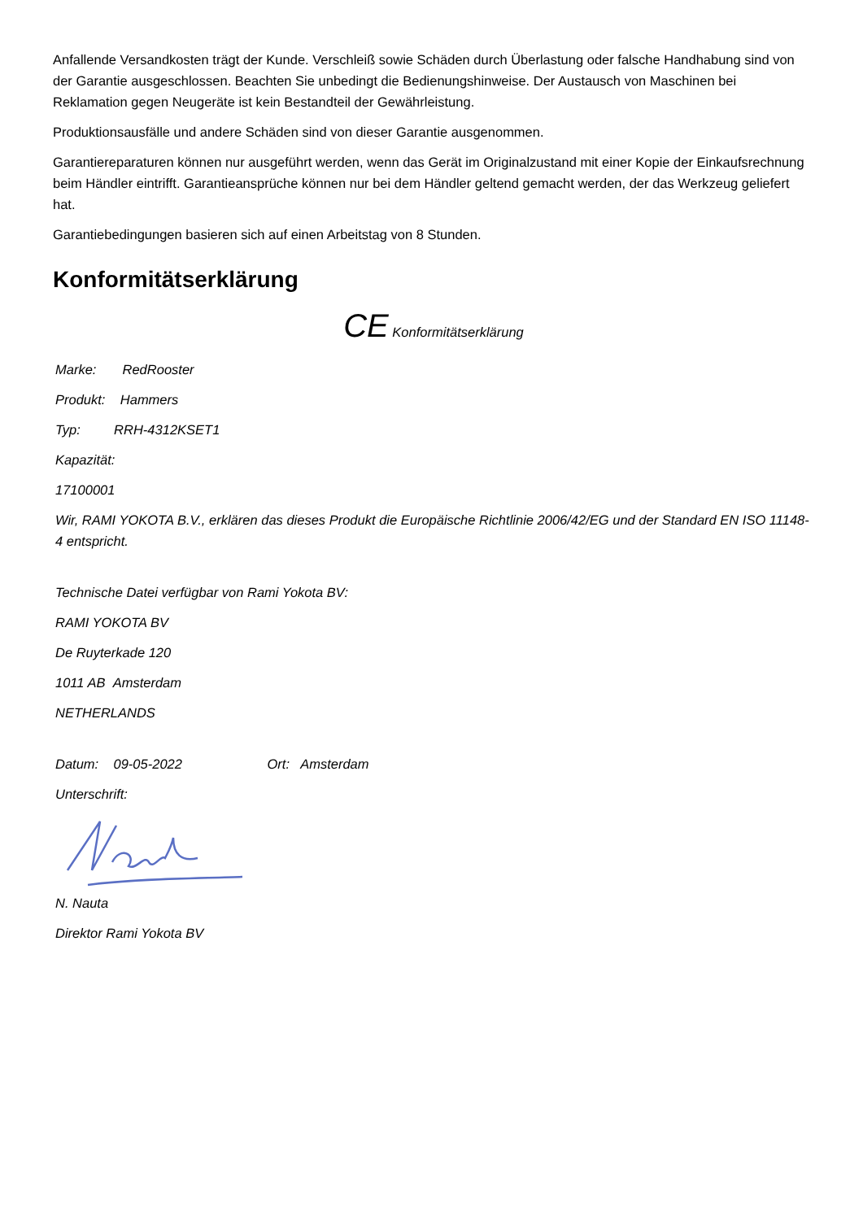Anfallende Versandkosten trägt der Kunde. Verschleiß sowie Schäden durch Überlastung oder falsche Handhabung sind von der Garantie ausgeschlossen. Beachten Sie unbedingt die Bedienungshinweise. Der Austausch von Maschinen bei Reklamation gegen Neugeräte ist kein Bestandteil der Gewährleistung.
Produktionsausfälle und andere Schäden sind von dieser Garantie ausgenommen.
Garantiereparaturen können nur ausgeführt werden, wenn das Gerät im Originalzustand mit einer Kopie der Einkaufsrechnung beim Händler eintrifft. Garantieansprüche können nur bei dem Händler geltend gemacht werden, der das Werkzeug geliefert hat.
Garantiebedingungen basieren sich auf einen Arbeitstag von 8 Stunden.
Konformitätserklärung
CE Konformitätserklärung
Marke: RedRooster
Produkt: Hammers
Typ: RRH-4312KSET1
Kapazität:
17100001
Wir, RAMI YOKOTA B.V., erklären das dieses Produkt die Europäische Richtlinie 2006/42/EG und der Standard EN ISO 11148-4 entspricht.
Technische Datei verfügbar von Rami Yokota BV:
RAMI YOKOTA BV
De Ruyterkade 120
1011 AB Amsterdam
NETHERLANDS
Datum: 09-05-2022 Ort: Amsterdam
Unterschrift:
N. Nauta
Direktor Rami Yokota BV